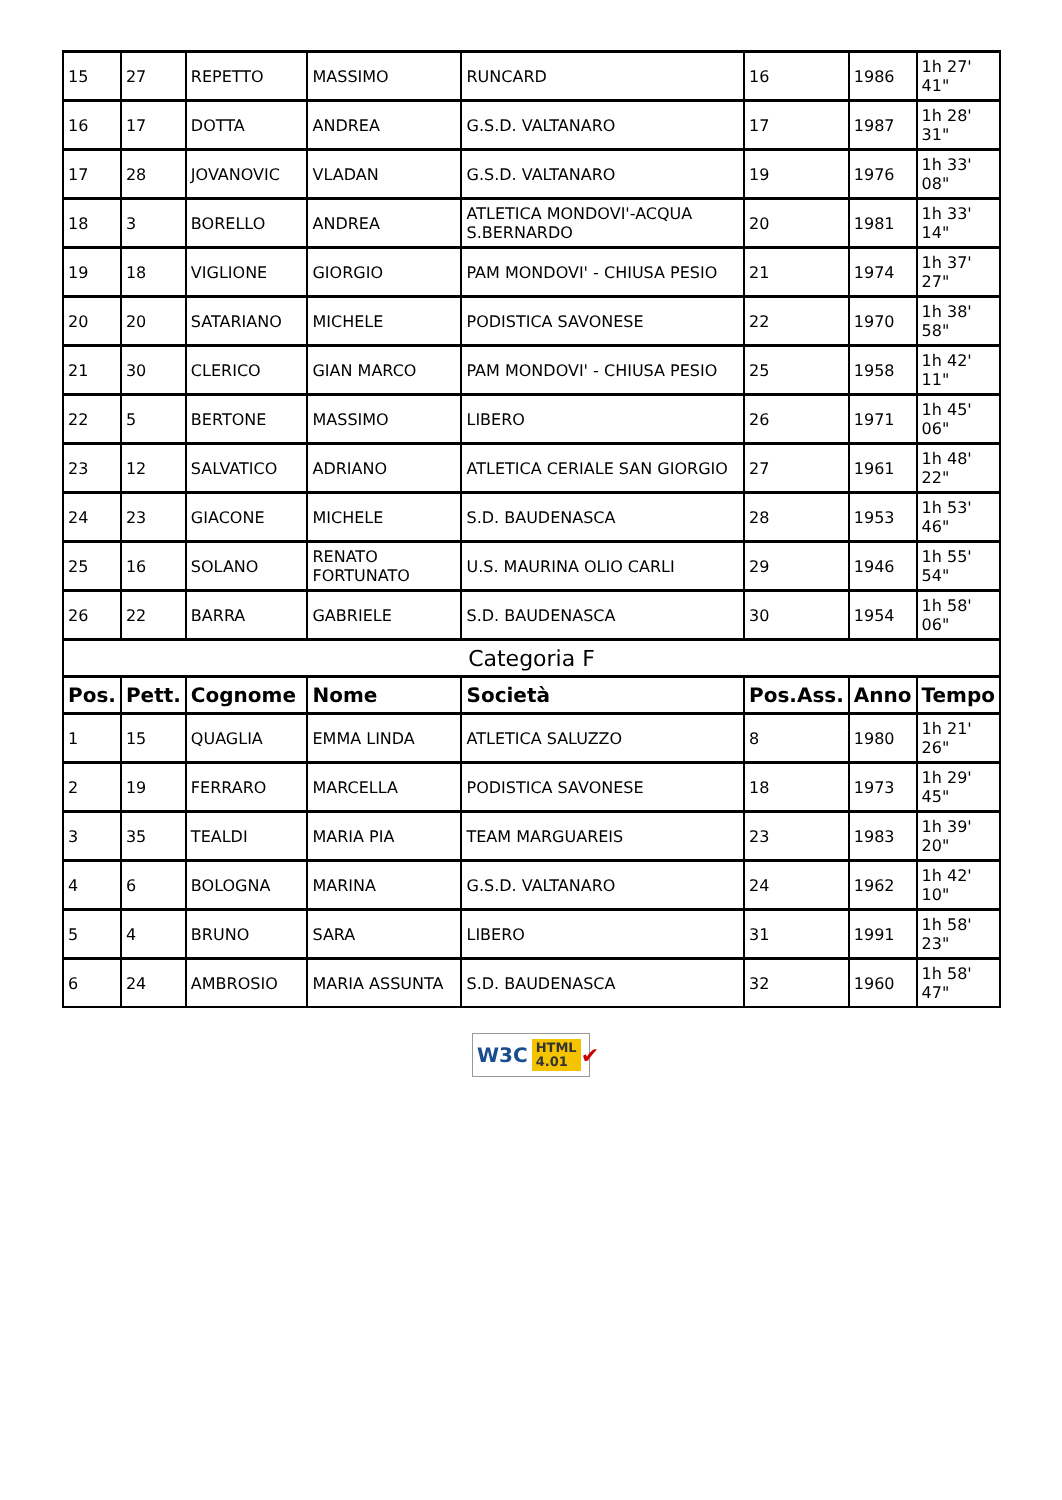| 15 | 27 | REPETTO | MASSIMO | RUNCARD | 16 | 1986 | 1h 27' 41" |
| 16 | 17 | DOTTA | ANDREA | G.S.D. VALTANARO | 17 | 1987 | 1h 28' 31" |
| 17 | 28 | JOVANOVIC | VLADAN | G.S.D. VALTANARO | 19 | 1976 | 1h 33' 08" |
| 18 | 3 | BORELLO | ANDREA | ATLETICA MONDOVI'-ACQUA S.BERNARDO | 20 | 1981 | 1h 33' 14" |
| 19 | 18 | VIGLIONE | GIORGIO | PAM MONDOVI' - CHIUSA PESIO | 21 | 1974 | 1h 37' 27" |
| 20 | 20 | SATARIANO | MICHELE | PODISTICA SAVONESE | 22 | 1970 | 1h 38' 58" |
| 21 | 30 | CLERICO | GIAN MARCO | PAM MONDOVI' - CHIUSA PESIO | 25 | 1958 | 1h 42' 11" |
| 22 | 5 | BERTONE | MASSIMO | LIBERO | 26 | 1971 | 1h 45' 06" |
| 23 | 12 | SALVATICO | ADRIANO | ATLETICA CERIALE SAN GIORGIO | 27 | 1961 | 1h 48' 22" |
| 24 | 23 | GIACONE | MICHELE | S.D. BAUDENASCA | 28 | 1953 | 1h 53' 46" |
| 25 | 16 | SOLANO | RENATO FORTUNATO | U.S. MAURINA OLIO CARLI | 29 | 1946 | 1h 55' 54" |
| 26 | 22 | BARRA | GABRIELE | S.D. BAUDENASCA | 30 | 1954 | 1h 58' 06" |
| Categoria F | | | | | | | |
| Pos. | Pett. | Cognome | Nome | Società | Pos.Ass. | Anno | Tempo |
| 1 | 15 | QUAGLIA | EMMA LINDA | ATLETICA SALUZZO | 8 | 1980 | 1h 21' 26" |
| 2 | 19 | FERRARO | MARCELLA | PODISTICA SAVONESE | 18 | 1973 | 1h 29' 45" |
| 3 | 35 | TEALDI | MARIA PIA | TEAM MARGUAREIS | 23 | 1983 | 1h 39' 20" |
| 4 | 6 | BOLOGNA | MARINA | G.S.D. VALTANARO | 24 | 1962 | 1h 42' 10" |
| 5 | 4 | BRUNO | SARA | LIBERO | 31 | 1991 | 1h 58' 23" |
| 6 | 24 | AMBROSIO | MARIA ASSUNTA | S.D. BAUDENASCA | 32 | 1960 | 1h 58' 47" |
W3C HTML
4.01 ✔